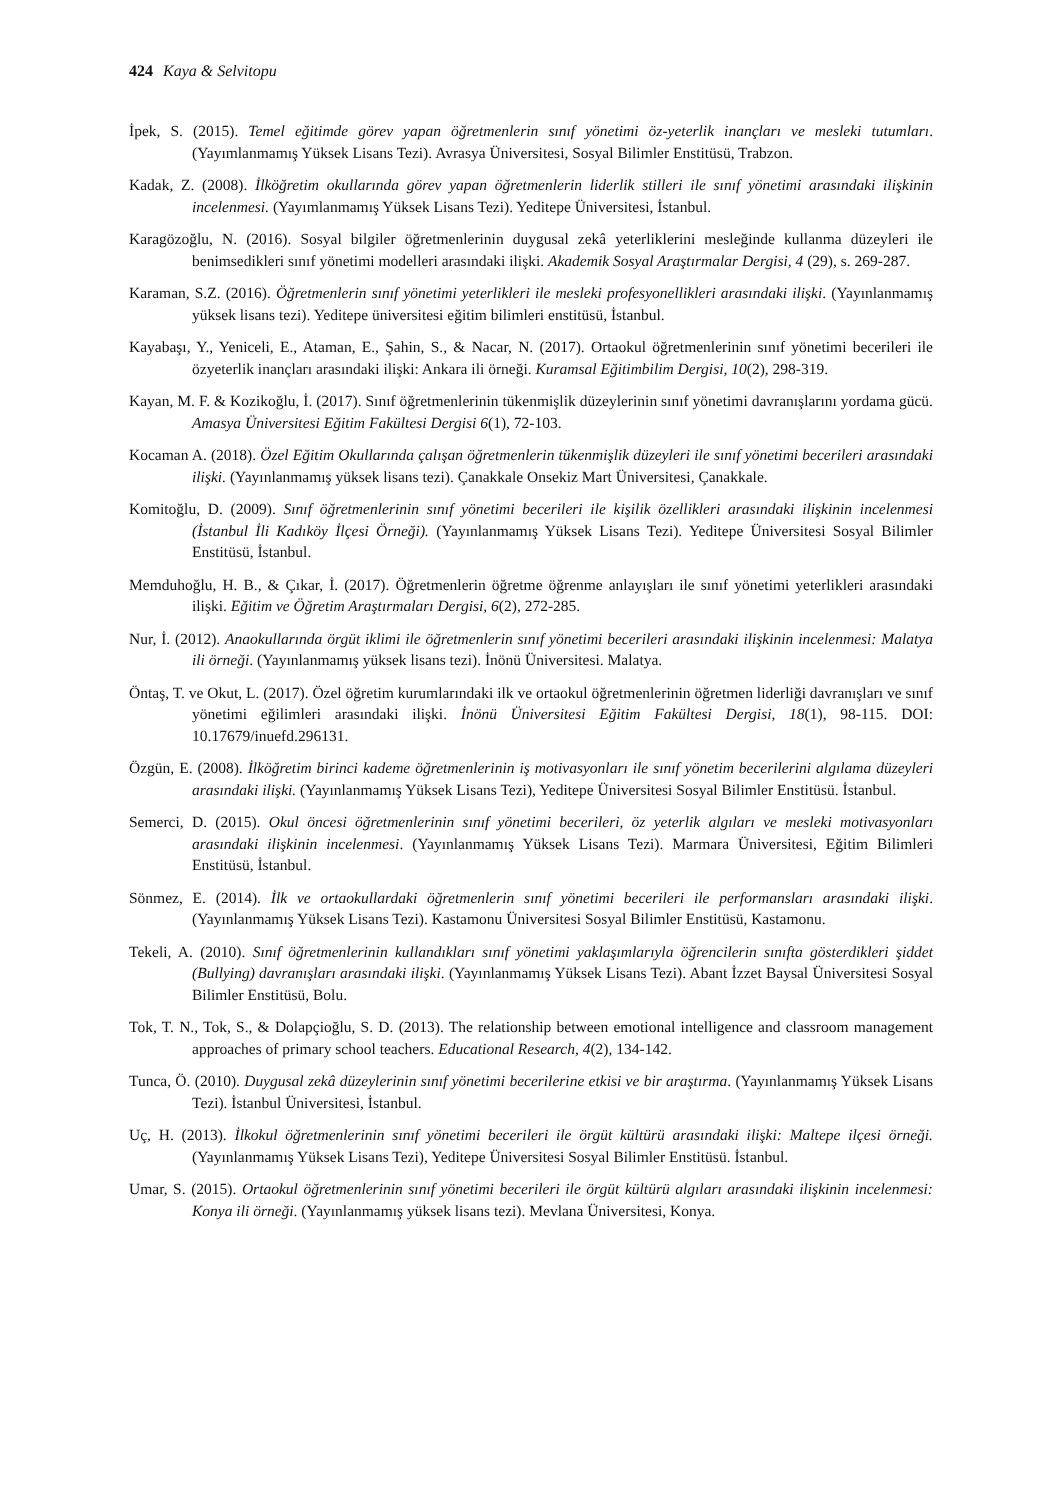424 Kaya & Selvitopu
İpek, S. (2015). Temel eğitimde görev yapan öğretmenlerin sınıf yönetimi öz-yeterlik inançları ve mesleki tutumları. (Yayımlanmamış Yüksek Lisans Tezi). Avrasya Üniversitesi, Sosyal Bilimler Enstitüsü, Trabzon.
Kadak, Z. (2008). İlköğretim okullarında görev yapan öğretmenlerin liderlik stilleri ile sınıf yönetimi arasındaki ilişkinin incelenmesi. (Yayımlanmamış Yüksek Lisans Tezi). Yeditepe Üniversitesi, İstanbul.
Karagözoğlu, N. (2016). Sosyal bilgiler öğretmenlerinin duygusal zekâ yeterliklerini mesleğinde kullanma düzeyleri ile benimsedikleri sınıf yönetimi modelleri arasındaki ilişki. Akademik Sosyal Araştırmalar Dergisi, 4 (29), s. 269-287.
Karaman, S.Z. (2016). Öğretmenlerin sınıf yönetimi yeterlikleri ile mesleki profesyonellikleri arasındaki ilişki. (Yayınlanmamış yüksek lisans tezi). Yeditepe üniversitesi eğitim bilimleri enstitüsü, İstanbul.
Kayabaşı, Y., Yeniceli, E., Ataman, E., Şahin, S., & Nacar, N. (2017). Ortaokul öğretmenlerinin sınıf yönetimi becerileri ile özyeterlik inançları arasındaki ilişki: Ankara ili örneği. Kuramsal Eğitimbilim Dergisi, 10(2), 298-319.
Kayan, M. F. & Kozikoğlu, İ. (2017). Sınıf öğretmenlerinin tükenmişlik düzeylerinin sınıf yönetimi davranışlarını yordama gücü. Amasya Üniversitesi Eğitim Fakültesi Dergisi 6(1), 72-103.
Kocaman A. (2018). Özel Eğitim Okullarında çalışan öğretmenlerin tükenmişlik düzeyleri ile sınıf yönetimi becerileri arasındaki ilişki. (Yayınlanmamış yüksek lisans tezi). Çanakkale Onsekiz Mart Üniversitesi, Çanakkale.
Komitoğlu, D. (2009). Sınıf öğretmenlerinin sınıf yönetimi becerileri ile kişilik özellikleri arasındaki ilişkinin incelenmesi (İstanbul İli Kadıköy İlçesi Örneği). (Yayınlanmamış Yüksek Lisans Tezi). Yeditepe Üniversitesi Sosyal Bilimler Enstitüsü, İstanbul.
Memduhoğlu, H. B., & Çıkar, İ. (2017). Öğretmenlerin öğretme öğrenme anlayışları ile sınıf yönetimi yeterlikleri arasındaki ilişki. Eğitim ve Öğretim Araştırmaları Dergisi, 6(2), 272-285.
Nur, İ. (2012). Anaokullarında örgüt iklimi ile öğretmenlerin sınıf yönetimi becerileri arasındaki ilişkinin incelenmesi: Malatya ili örneği. (Yayınlanmamış yüksek lisans tezi). İnönü Üniversitesi. Malatya.
Öntaş, T. ve Okut, L. (2017). Özel öğretim kurumlarındaki ilk ve ortaokul öğretmenlerinin öğretmen liderliği davranışları ve sınıf yönetimi eğilimleri arasındaki ilişki. İnönü Üniversitesi Eğitim Fakültesi Dergisi, 18(1), 98-115. DOI: 10.17679/inuefd.296131.
Özgün, E. (2008). İlköğretim birinci kademe öğretmenlerinin iş motivasyonları ile sınıf yönetim becerilerini algılama düzeyleri arasındaki ilişki. (Yayınlanmamış Yüksek Lisans Tezi), Yeditepe Üniversitesi Sosyal Bilimler Enstitüsü. İstanbul.
Semerci, D. (2015). Okul öncesi öğretmenlerinin sınıf yönetimi becerileri, öz yeterlik algıları ve mesleki motivasyonları arasındaki ilişkinin incelenmesi. (Yayınlanmamış Yüksek Lisans Tezi). Marmara Üniversitesi, Eğitim Bilimleri Enstitüsü, İstanbul.
Sönmez, E. (2014). İlk ve ortaokullardaki öğretmenlerin sınıf yönetimi becerileri ile performansları arasındaki ilişki. (Yayınlanmamış Yüksek Lisans Tezi). Kastamonu Üniversitesi Sosyal Bilimler Enstitüsü, Kastamonu.
Tekeli, A. (2010). Sınıf öğretmenlerinin kullandıkları sınıf yönetimi yaklaşımlarıyla öğrencilerin sınıfta gösterdikleri şiddet (Bullying) davranışları arasındaki ilişki. (Yayınlanmamış Yüksek Lisans Tezi). Abant İzzet Baysal Üniversitesi Sosyal Bilimler Enstitüsü, Bolu.
Tok, T. N., Tok, S., & Dolapçioğlu, S. D. (2013). The relationship between emotional intelligence and classroom management approaches of primary school teachers. Educational Research, 4(2), 134-142.
Tunca, Ö. (2010). Duygusal zekâ düzeylerinin sınıf yönetimi becerilerine etkisi ve bir araştırma. (Yayınlanmamış Yüksek Lisans Tezi). İstanbul Üniversitesi, İstanbul.
Uç, H. (2013). İlkokul öğretmenlerinin sınıf yönetimi becerileri ile örgüt kültürü arasındaki ilişki: Maltepe ilçesi örneği. (Yayınlanmamış Yüksek Lisans Tezi), Yeditepe Üniversitesi Sosyal Bilimler Enstitüsü. İstanbul.
Umar, S. (2015). Ortaokul öğretmenlerinin sınıf yönetimi becerileri ile örgüt kültürü algıları arasındaki ilişkinin incelenmesi: Konya ili örneği. (Yayınlanmamış yüksek lisans tezi). Mevlana Üniversitesi, Konya.